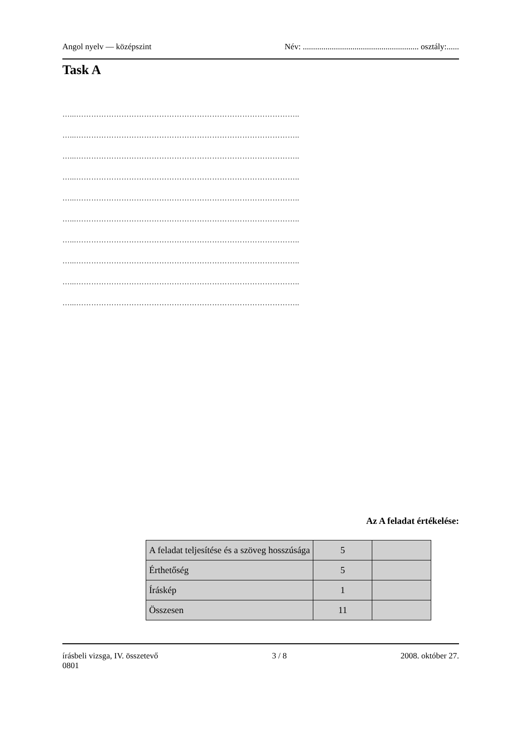Angol nyelv — középszint Név: ........................................................ osztály:......
Task A
…...……………………………………………………………………………..
…...……………………………………………………………………………..
…...……………………………………………………………………………..
…...……………………………………………………………………………..
…...……………………………………………………………………………..
…...……………………………………………………………………………..
…...……………………………………………………………………………..
…...……………………………………………………………………………..
…...……………………………………………………………………………..
…...……………………………………………………………………………..
Az A feladat értékelése:
| A feladat teljesítése és a szöveg hosszúsága | 5 | |
| Érthetőség | 5 | |
| Íráskép | 1 | |
| Összesen | 11 | |
írásbeli vizsga, IV. összetevő 3 / 8 2008. október 27.
0801